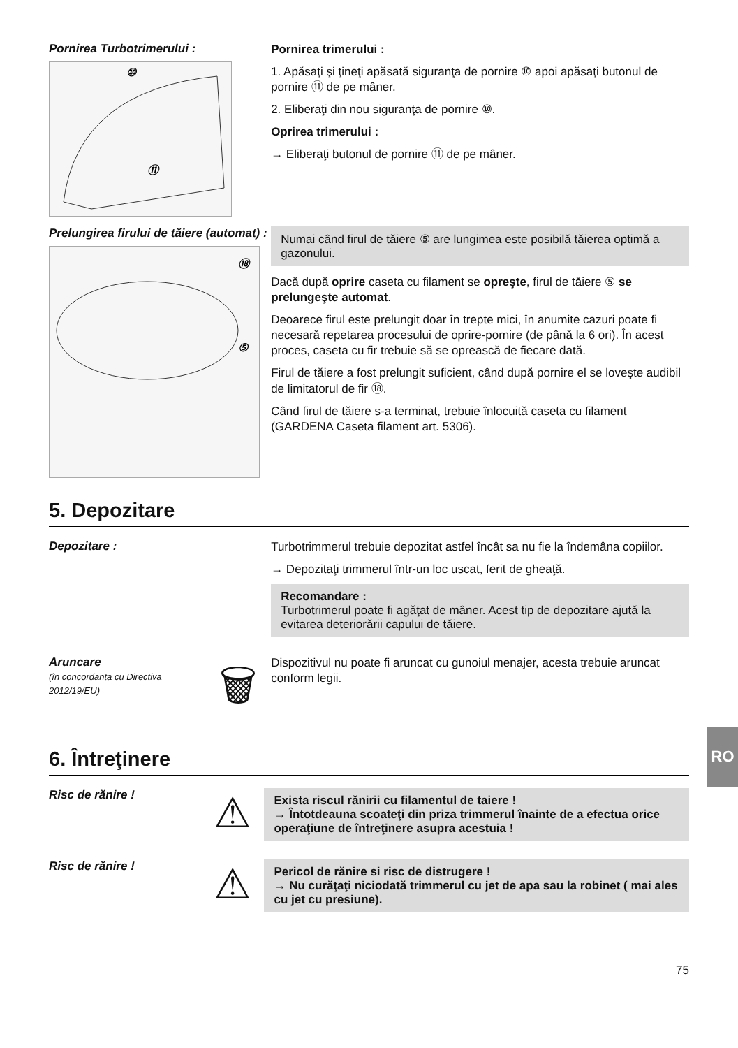Pornirea Turbotrimerului :
⑩
⑪
Pornirea trimerului :
1. Apăsaţi şi ţineţi apăsată siguranţa de pornire ⑩ apoi apăsaţi butonul de pornire ⑪ de pe mâner.
2. Eliberaţi din nou siguranţa de pornire ⑩.
Oprirea trimerului :
→ Eliberaţi butonul de pornire ⑪ de pe mâner.
Prelungirea firului de tăiere (automat) :
⑱
⑤
Numai când firul de tăiere ⑤ are lungimea este posibilă tăierea optimă a gazonului.
Dacă după oprire caseta cu filament se opreşte, firul de tăiere ⑤ se prelungeşte automat.
Deoarece firul este prelungit doar în trepte mici, în anumite cazuri poate fi necesară repetarea procesului de oprire-pornire (de până la 6 ori). În acest proces, caseta cu fir trebuie să se oprească de fiecare dată.
Firul de tăiere a fost prelungit suficient, când după pornire el se loveşte audibil de limitatorul de fir ⑱.
Când firul de tăiere s-a terminat, trebuie înlocuită caseta cu filament (GARDENA Caseta filament art. 5306).
5. Depozitare
Depozitare :
Turbotrimmerul trebuie depozitat astfel încât sa nu fie la îndemâna copiilor.
→ Depozitaţi trimmerul într-un loc uscat, ferit de gheaţă.
Recomandare :
Turbotrimerul poate fi agăţat de mâner. Acest tip de depozitare ajută la evitarea deteriorării capului de tăiere.
Aruncare
(în concordanta cu Directiva 2012/19/EU)
🗑
Dispozitivul nu poate fi aruncat cu gunoiul menajer, acesta trebuie aruncat conform legii.
6. Întreţinere
Risc de rănire !
⚠
Exista riscul rănirii cu filamentul de taiere !
→ Întotdeauna scoateţi din priza trimmerul înainte de a efectua orice operaţiune de întreţinere asupra acestuia !
Risc de rănire !
⚠
Pericol de rănire si risc de distrugere !
→ Nu curăţaţi niciodată trimmerul cu jet de apa sau la robinet ( mai ales cu jet cu presiune).
75
RO